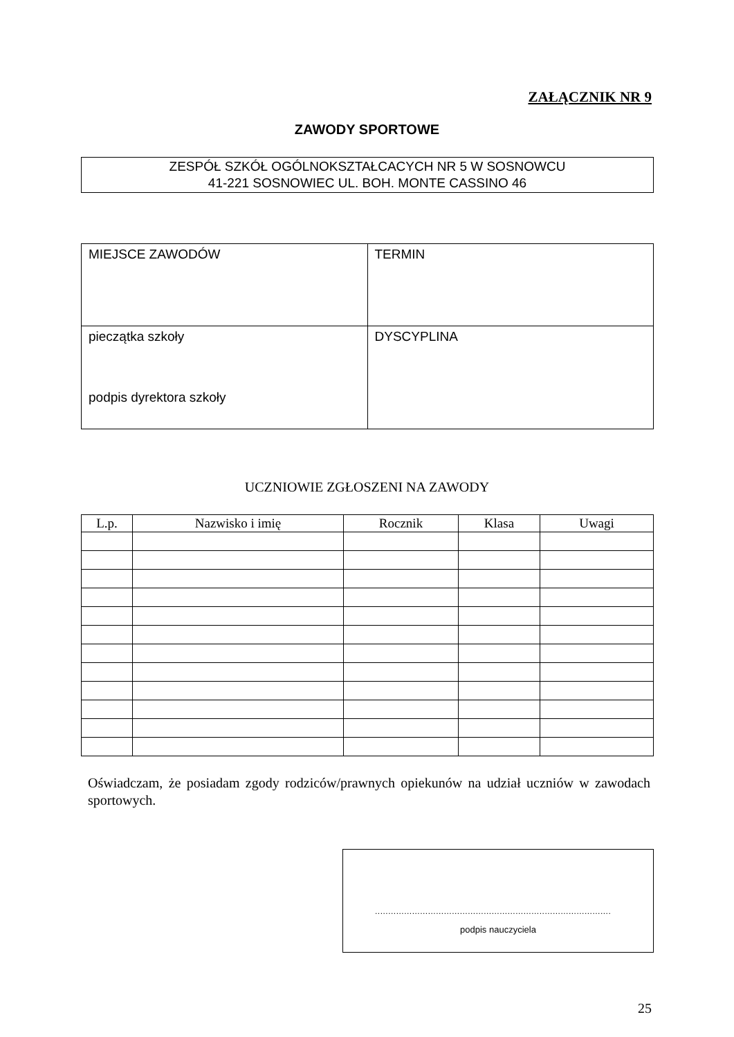ZAŁĄCZNIK NR 9
ZAWODY SPORTOWE
ZESPÓŁ SZKÓŁ OGÓLNOKSZTAŁCACYCH NR 5 W SOSNOWCU
41-221 SOSNOWIEC UL. BOH. MONTE CASSINO 46
| MIEJSCE ZAWODÓW | TERMIN |
| pieczątka szkoły podpis dyrektora szkoły | DYSCYPLINA |
UCZNIOWIE ZGŁOSZENI NA ZAWODY
| L.p. | Nazwisko i imię | Rocznik | Klasa | Uwagi |
| --- | --- | --- | --- | --- |
Oświadczam, że posiadam zgody rodziców/prawnych opiekunów na udział uczniów w zawodach sportowych.
.........................................................................................
podpis nauczyciela
25